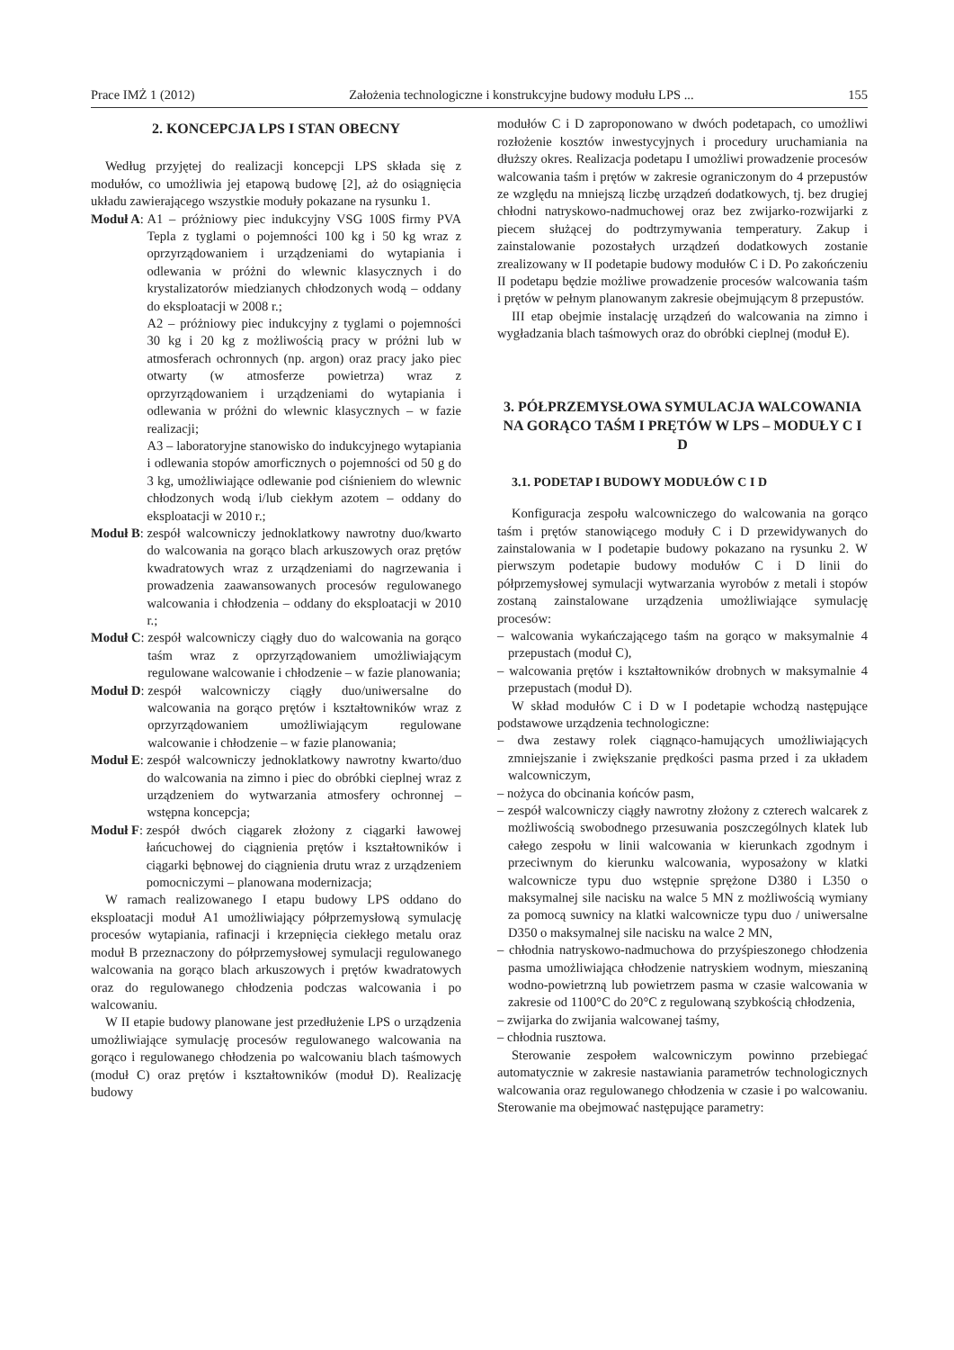Prace IMŻ 1 (2012) Założenia technologiczne i konstrukcyjne budowy modułu LPS ... 155
2. KONCEPCJA LPS I STAN OBECNY
Według przyjętej do realizacji koncepcji LPS składa się z modułów, co umożliwia jej etapową budowę [2], aż do osiągnięcia układu zawierającego wszystkie moduły pokazane na rysunku 1.
Moduł A:
A1 – próżniowy piec indukcyjny VSG 100S firmy PVA Tepla z tyglami o pojemności 100 kg i 50 kg wraz z oprzyrządowaniem i urządzeniami do wytapiania i odlewania w próżni do wlewnic klasycznych i do krystalizatorów miedzianych chłodzonych wodą – oddany do eksploatacji w 2008 r.;
A2 – próżniowy piec indukcyjny z tyglami o pojemności 30 kg i 20 kg z możliwością pracy w próżni lub w atmosferach ochronnych (np. argon) oraz pracy jako piec otwarty (w atmosferze powietrza) wraz z oprzyrządowaniem i urządzeniami do wytapiania i odlewania w próżni do wlewnic klasycznych – w fazie realizacji;
A3 – laboratoryjne stanowisko do indukcyjnego wytapiania i odlewania stopów amorficznych o pojemności od 50 g do 3 kg, umożliwiające odlewanie pod ciśnieniem do wlewnic chłodzonych wodą i/lub ciekłym azotem – oddany do eksploatacji w 2010 r.;
Moduł B:
zespół walcowniczy jednoklatkowy nawrotny duo/kwarto do walcowania na gorąco blach arkuszowych oraz prętów kwadratowych wraz z urządzeniami do nagrzewania i prowadzenia zaawansowanych procesów regulowanego walcowania i chłodzenia – oddany do eksploatacji w 2010 r.;
Moduł C:
zespół walcowniczy ciągły duo do walcowania na gorąco taśm wraz z oprzyrządowaniem umożliwiającym regulowane walcowanie i chłodzenie – w fazie planowania;
Moduł D:
zespół walcowniczy ciągły duo/uniwersalne do walcowania na gorąco prętów i kształtowników wraz z oprzyrządowaniem umożliwiającym regulowane walcowanie i chłodzenie – w fazie planowania;
Moduł E:
zespół walcowniczy jednoklatkowy nawrotny kwarto/duo do walcowania na zimno i piec do obróbki cieplnej wraz z urządzeniem do wytwarzania atmosfery ochronnej – wstępna koncepcja;
Moduł F:
zespół dwóch ciągarek złożony z ciągarki ławowej łańcuchowej do ciągnienia prętów i kształtowników i ciągarki bębnowej do ciągnienia drutu wraz z urządzeniem pomocniczymi – planowana modernizacja;
W ramach realizowanego I etapu budowy LPS oddano do eksploatacji moduł A1 umożliwiający półprzemysłową symulację procesów wytapiania, rafinacji i krzepnięcia ciekłego metalu oraz moduł B przeznaczony do półprzemysłowej symulacji regulowanego walcowania na gorąco blach arkuszowych i prętów kwadratowych oraz do regulowanego chłodzenia podczas walcowania i po walcowaniu.
W II etapie budowy planowane jest przedłużenie LPS o urządzenia umożliwiające symulację procesów regulowanego walcowania na gorąco i regulowanego chłodzenia po walcowaniu blach taśmowych (moduł C) oraz prętów i kształtowników (moduł D). Realizację budowy
modułów C i D zaproponowano w dwóch podetapach, co umożliwi rozłożenie kosztów inwestycyjnych i procedury uruchamiania na dłuższy okres. Realizacja podetapu I umożliwi prowadzenie procesów walcowania taśm i prętów w zakresie ograniczonym do 4 przepustów ze względu na mniejszą liczbę urządzeń dodatkowych, tj. bez drugiej chłodni natryskowo-nadmuchowej oraz bez zwijarko-rozwijarki z piecem służącej do podtrzymywania temperatury. Zakup i zainstalowanie pozostałych urządzeń dodatkowych zostanie zrealizowany w II podetapie budowy modułów C i D. Po zakończeniu II podetapu będzie możliwe prowadzenie procesów walcowania taśm i prętów w pełnym planowanym zakresie obejmującym 8 przepustów.
III etap obejmie instalację urządzeń do walcowania na zimno i wygładzania blach taśmowych oraz do obróbki cieplnej (moduł E).
3. PÓŁPRZEMYSŁOWA SYMULACJA WALCOWANIA NA GORĄCO TAŚM I PRĘTÓW W LPS – MODUŁY C I D
3.1. PODETAP I BUDOWY MODUŁÓW C I D
Konfiguracja zespołu walcowniczego do walcowania na gorąco taśm i prętów stanowiącego moduły C i D przewidywanych do zainstalowania w I podetapie budowy pokazano na rysunku 2. W pierwszym podetapie budowy modułów C i D linii do półprzemysłowej symulacji wytwarzania wyrobów z metali i stopów zostaną zainstalowane urządzenia umożliwiające symulację procesów:
– walcowania wykańczającego taśm na gorąco w maksymalnie 4 przepustach (moduł C),
– walcowania prętów i kształtowników drobnych w maksymalnie 4 przepustach (moduł D).
W skład modułów C i D w I podetapie wchodzą następujące podstawowe urządzenia technologiczne:
– dwa zestawy rolek ciągnąco-hamujących umożliwiających zmniejszanie i zwiększanie prędkości pasma przed i za układem walcowniczym,
– nożyca do obcinania końców pasm,
– zespół walcowniczy ciągły nawrotny złożony z czterech walcarek z możliwością swobodnego przesuwania poszczególnych klatek lub całego zespołu w linii walcowania w kierunkach zgodnym i przeciwnym do kierunku walcowania, wyposażony w klatki walcownicze typu duo wstępnie sprężone D380 i L350 o maksymalnej sile nacisku na walce 5 MN z możliwością wymiany za pomocą suwnicy na klatki walcownicze typu duo / uniwersalne D350 o maksymalnej sile nacisku na walce 2 MN,
– chłodnia natryskowo-nadmuchowa do przyśpieszonego chłodzenia pasma umożliwiająca chłodzenie natryskiem wodnym, mieszaniną wodno-powietrzną lub powietrzem pasma w czasie walcowania w zakresie od 1100°C do 20°C z regulowaną szybkością chłodzenia,
– zwijarka do zwijania walcowanej taśmy,
– chłodnia rusztowa.
Sterowanie zespołem walcowniczym powinno przebiegać automatycznie w zakresie nastawiania parametrów technologicznych walcowania oraz regulowanego chłodzenia w czasie i po walcowaniu. Sterowanie ma obejmować następujące parametry: